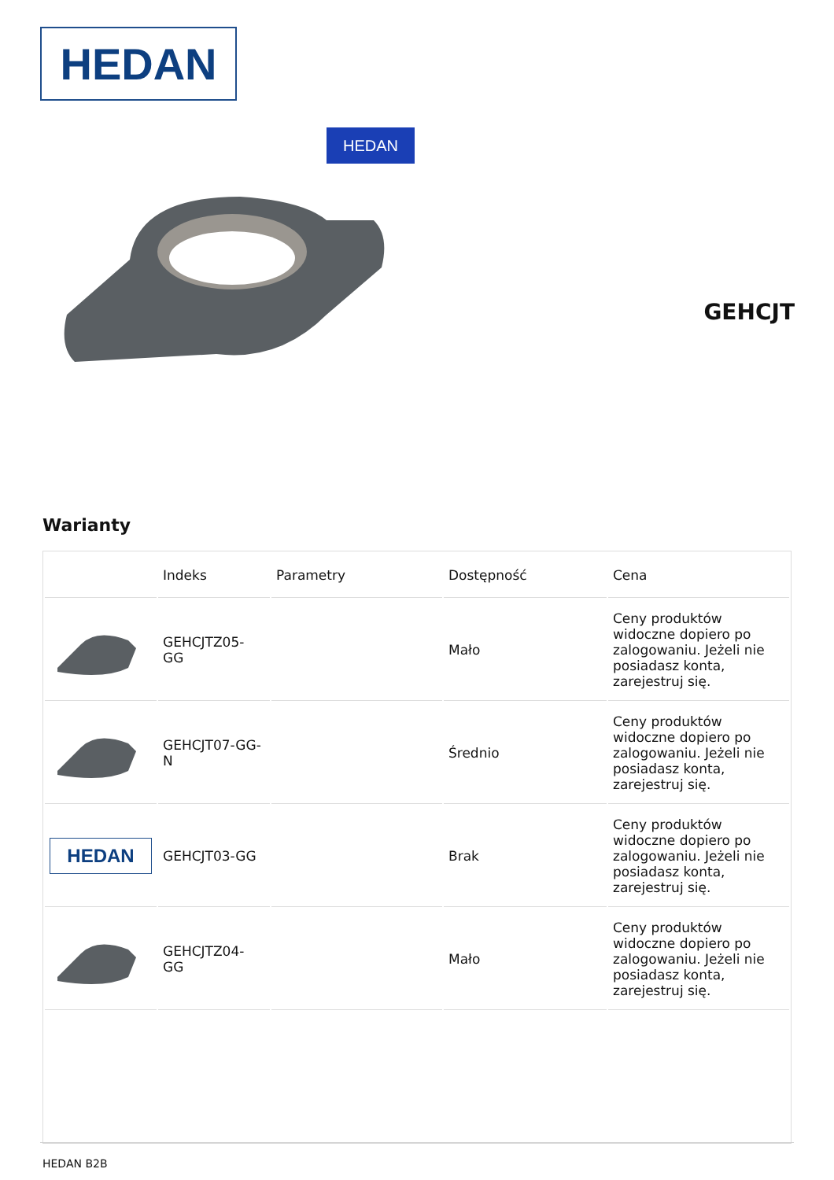HEDAN
HEDAN
GEHCJT
Warianty
| | Indeks | Parametry | Dostępność | Cena |
| --- | --- | --- | --- | --- |
| | GEHCJTZ05-GG | | Mało | Ceny produktów widoczne dopiero po zalogowaniu. Jeżeli nie posiadasz konta, zarejestruj się. |
| | GEHCJT07-GG-N | | Średnio | Ceny produktów widoczne dopiero po zalogowaniu. Jeżeli nie posiadasz konta, zarejestruj się. |
| HEDAN | GEHCJT03-GG | | Brak | Ceny produktów widoczne dopiero po zalogowaniu. Jeżeli nie posiadasz konta, zarejestruj się. |
| | GEHCJTZ04-GG | | Mało | Ceny produktów widoczne dopiero po zalogowaniu. Jeżeli nie posiadasz konta, zarejestruj się. |
HEDAN B2B